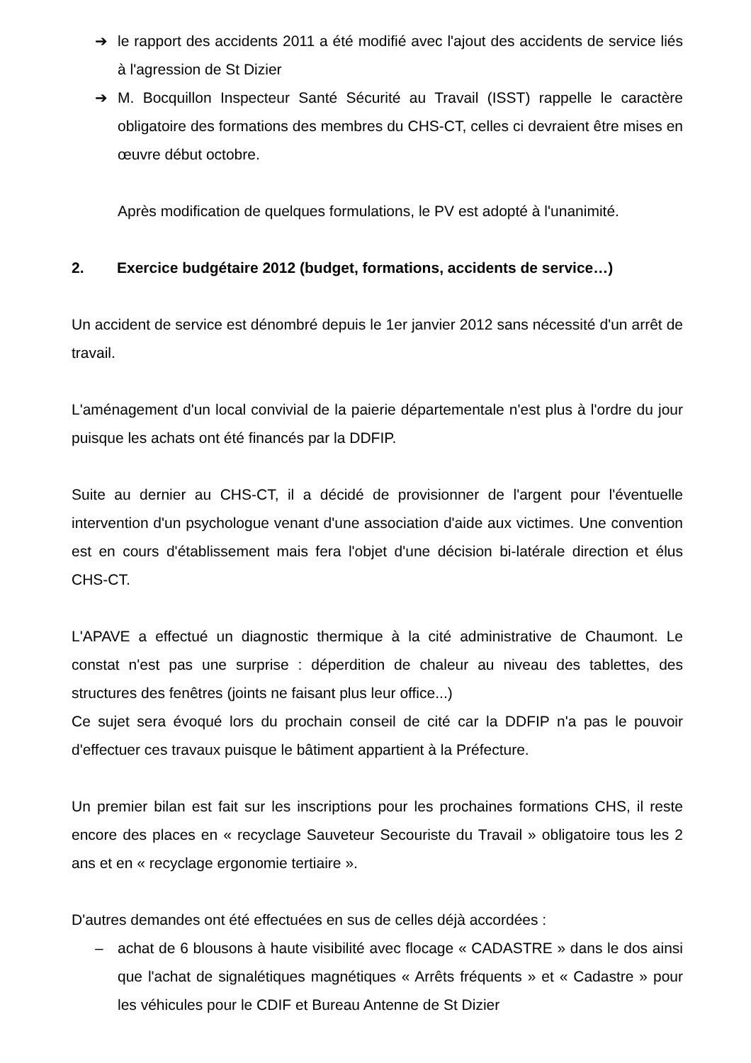➔ le rapport des accidents 2011 a été modifié avec l'ajout des accidents de service liés à l'agression de St Dizier
➔ M. Bocquillon Inspecteur Santé Sécurité au Travail (ISST) rappelle le caractère obligatoire des formations des membres du CHS-CT, celles ci devraient être mises en œuvre début octobre.
Après modification de quelques formulations, le PV est adopté à l'unanimité.
2. Exercice budgétaire 2012 (budget, formations, accidents de service…)
Un accident de service est dénombré depuis le 1er janvier 2012 sans nécessité d'un arrêt de travail.
L'aménagement d'un local convivial de la paierie départementale n'est plus à l'ordre du jour puisque les achats ont été financés par la DDFIP.
Suite au dernier au CHS-CT, il a décidé de provisionner de l'argent pour l'éventuelle intervention d'un psychologue venant d'une association d'aide aux victimes. Une convention est en cours d'établissement mais fera l'objet d'une décision bi-latérale direction et élus CHS-CT.
L'APAVE a effectué un diagnostic thermique à la cité administrative de Chaumont. Le constat n'est pas une surprise : déperdition de chaleur au niveau des tablettes, des structures des fenêtres (joints ne faisant plus leur office...)
Ce sujet sera évoqué lors du prochain conseil de cité car la DDFIP n'a pas le pouvoir d'effectuer ces travaux puisque le bâtiment appartient à la Préfecture.
Un premier bilan est fait sur les inscriptions pour les prochaines formations CHS, il reste encore des places en « recyclage Sauveteur Secouriste du Travail » obligatoire tous les 2 ans et en « recyclage ergonomie tertiaire ».
D'autres demandes ont été effectuées en sus de celles déjà accordées :
– achat de 6 blousons à haute visibilité avec flocage « CADASTRE » dans le dos ainsi que l'achat de signalétiques magnétiques « Arrêts fréquents » et « Cadastre » pour les véhicules pour le CDIF et Bureau Antenne de St Dizier